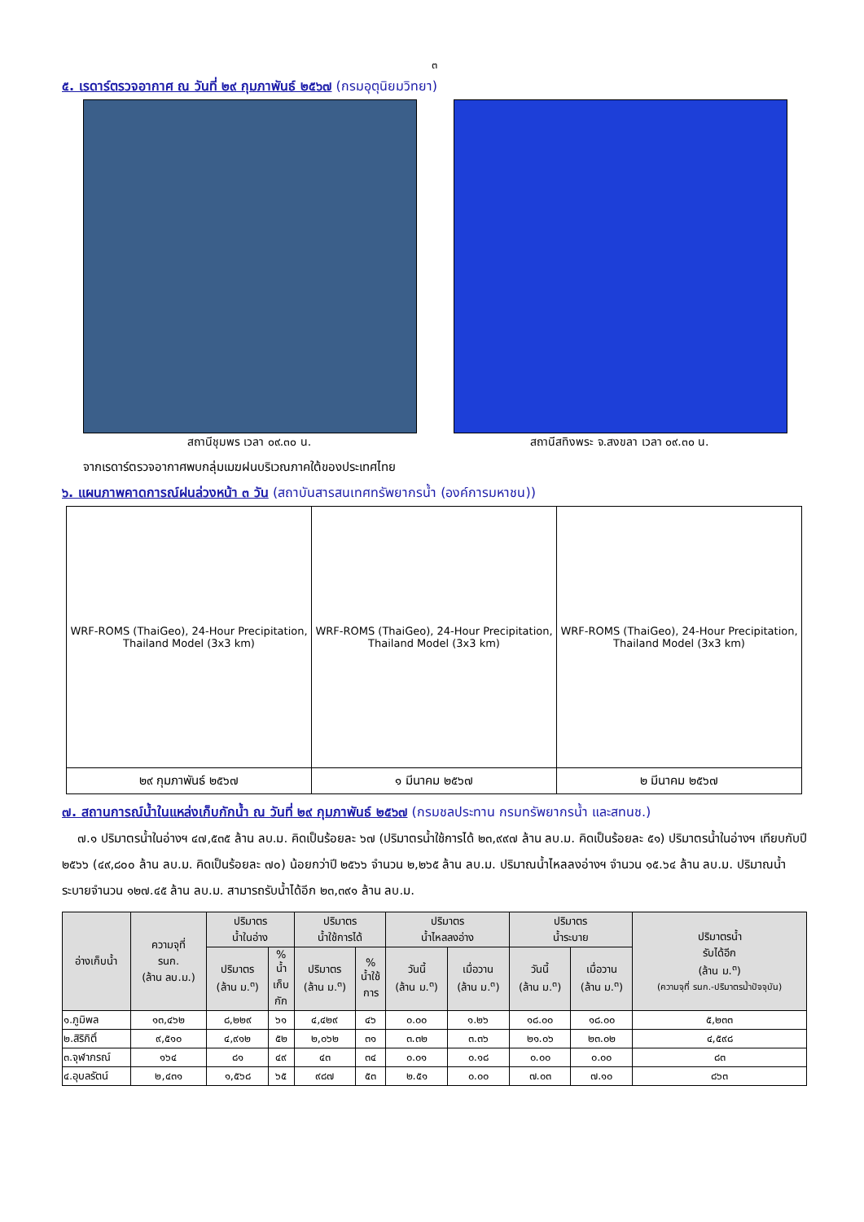๓
๕. เรดาร์ตรวจอากาศ ณ วันที่ ๒๙ กุมภาพันธ์ ๒๕๖๗ (กรมอุตุนิยมวิทยา)
สถานีชุมพร เวลา ๐๙.๓๐ น. สถานีสทิงพระ จ.สงขลา เวลา ๐๙.๓๐ น.
จากเรดาร์ตรวจอากาศพบกลุ่มเมฆฝนบริเวณภาคใต้ของประเทศไทย
๖. แผนภาพคาดการณ์ฝนล่วงหน้า ๓ วัน (สถาบันสารสนเทศทรัพยากรน้ำ (องค์การมหาชน))
| WRF-ROMS (ThaiGeo), 24-Hour Precipitation, Thailand Model (3x3 km) | WRF-ROMS (ThaiGeo), 24-Hour Precipitation, Thailand Model (3x3 km) | WRF-ROMS (ThaiGeo), 24-Hour Precipitation, Thailand Model (3x3 km) |
| ๒๙ กุมภาพันธ์ ๒๕๖๗ | ๑ มีนาคม ๒๕๖๗ | ๒ มีนาคม ๒๕๖๗ |
๗. สถานการณ์น้ำในแหล่งเก็บกักน้ำ ณ วันที่ ๒๙ กุมภาพันธ์ ๒๕๖๗ (กรมชลประทาน กรมทรัพยากรน้ำ และสทนช.)
๗.๑ ปริมาตรน้ำในอ่างฯ ๔๗,๕๓๕ ล้าน ลบ.ม. คิดเป็นร้อยละ ๖๗ (ปริมาตรน้ำใช้การได้ ๒๓,๙๙๗ ล้าน ลบ.ม. คิดเป็นร้อยละ ๕๑) ปริมาตรน้ำในอ่างฯ เทียบกับปี ๒๕๖๖ (๔๙,๘๐๐ ล้าน ลบ.ม. คิดเป็นร้อยละ ๗๐) น้อยกว่าปี ๒๕๖๖ จำนวน ๒,๒๖๕ ล้าน ลบ.ม. ปริมาณน้ำไหลลงอ่างฯ จำนวน ๑๕.๖๔ ล้าน ลบ.ม. ปริมาณน้ำระบายจำนวน ๑๒๗.๔๕ ล้าน ลบ.ม. สามารถรับน้ำได้อีก ๒๓,๓๙๑ ล้าน ลบ.ม.
| อ่างเก็บน้ำ | ความจุที่ รนก. (ล้าน ลบ.ม.) | ปริมาตร น้ำในอ่าง | | ปริมาตร น้ำใช้การได้ | | ปริมาตร น้ำไหลลงอ่าง | | ปริมาตร น้ำระบาย | | ปริมาตรน้ำ รับได้อีก (ล้าน ม.<sup>๓</sup>) (ความจุที่ รนก.-ปริมาตรน้ำปัจจุบัน) |
| --- | --- | --- | --- | --- | --- | --- | --- | --- | --- | --- |
| | | ปริมาตร (ล้าน ม.<sup>๓</sup>) | % น้ำ เก็บ กัก | ปริมาตร (ล้าน ม.<sup>๓</sup>) | % น้ำใช้ การ | วันนี้ (ล้าน ม.<sup>๓</sup>) | เมื่อวาน (ล้าน ม.<sup>๓</sup>) | วันนี้ (ล้าน ม.<sup>๓</sup>) | เมื่อวาน (ล้าน ม.<sup>๓</sup>) | |
| ๑.ภูมิพล | ๑๓,๔๖๒ | ๘,๒๒๙ | ๖๑ | ๔,๔๒๙ | ๔๖ | ๐.๐๐ | ๑.๒๖ | ๑๘.๐๐ | ๑๘.๐๐ | ๕,๒๓๓ |
| ๒.สิริกิติ์ | ๙,๕๑๐ | ๔,๙๑๒ | ๕๒ | ๒,๐๖๒ | ๓๑ | ๓.๓๒ | ๓.๓๖ | ๒๑.๐๖ | ๒๓.๐๒ | ๔,๕๙๘ |
| ๓.จุฬาภรณ์ | ๑๖๔ | ๘๑ | ๔๙ | ๔๓ | ๓๔ | ๐.๐๑ | ๐.๑๘ | ๐.๐๐ | ๐.๐๐ | ๘๓ |
| ๔.อุบลรัตน์ | ๒,๔๓๑ | ๑,๕๖๘ | ๖๕ | ๙๘๗ | ๕๓ | ๒.๕๑ | ๐.๐๐ | ๗.๐๓ | ๗.๑๐ | ๘๖๓ |